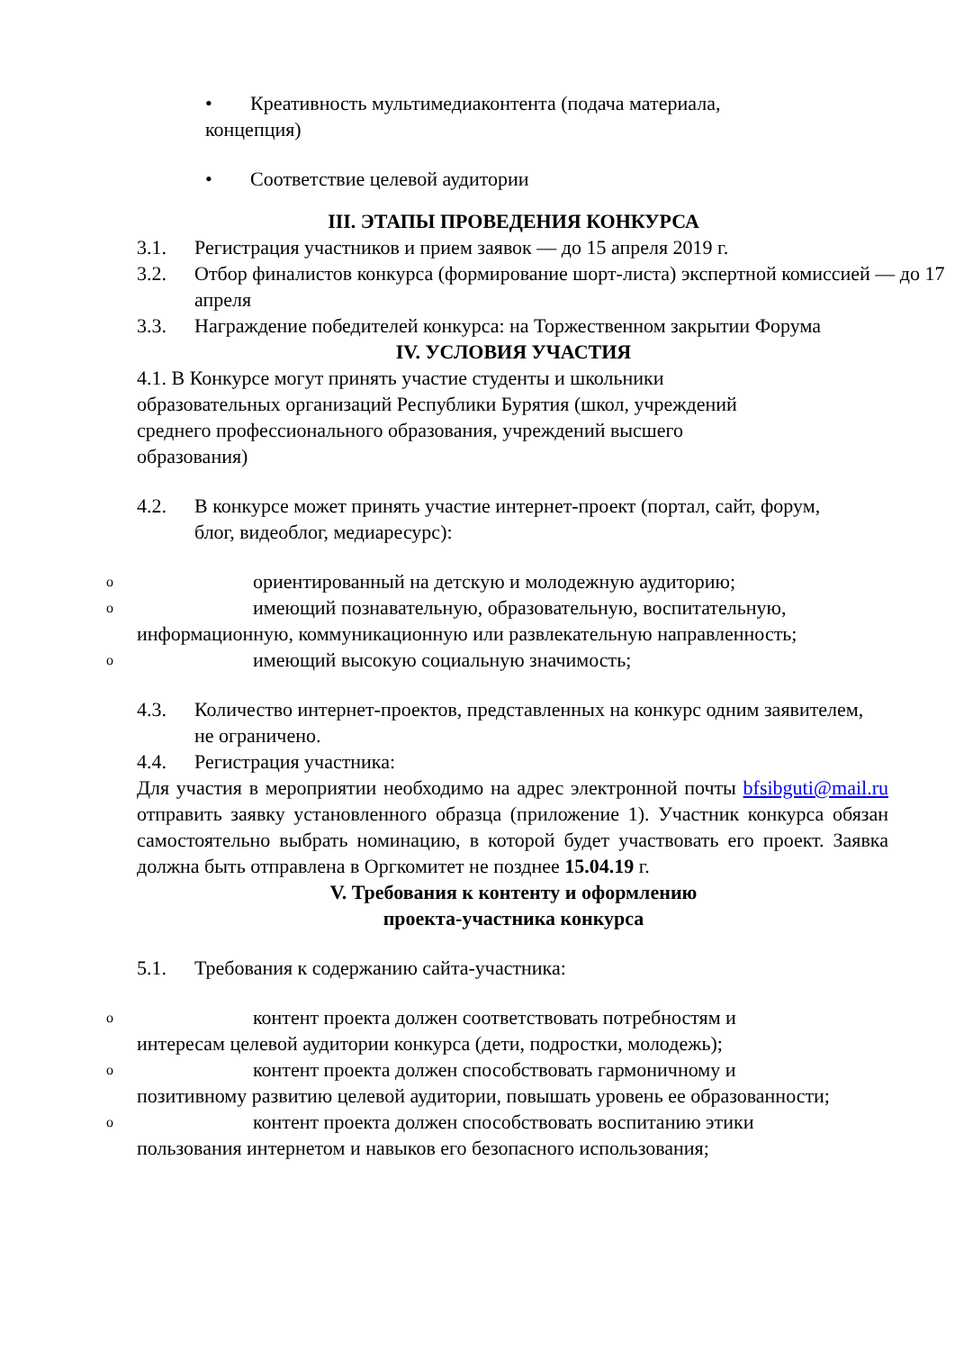• Креативность мультимедиаконтента (подача материала,
концепция)
• Соответствие целевой аудитории
III. ЭТАПЫ ПРОВЕДЕНИЯ КОНКУРСА
3.1. Регистрация участников и прием заявок — до 15 апреля 2019 г.
3.2. Отбор финалистов конкурса (формирование шорт-листа) экспертной комиссией — до 17 апреля
3.3. Награждение победителей конкурса: на Торжественном закрытии Форума
IV. УСЛОВИЯ УЧАСТИЯ
4.1. В Конкурсе могут принять участие студенты и школьники образовательных организаций Республики Бурятия (школ, учреждений среднего профессионального образования, учреждений высшего образования)
4.2. В конкурсе может принять участие интернет-проект (портал, сайт, форум, блог, видеоблог, медиаресурс):
oориентированный на детскую и молодежную аудиторию;
oимеющий познавательную, образовательную, воспитательную,
информационную, коммуникационную или развлекательную направленность;
oимеющий высокую социальную значимость;
4.3. Количество интернет-проектов, представленных на конкурс одним заявителем, не ограничено.
4.4. Регистрация участника:
Для участия в мероприятии необходимо на адрес электронной почты bfsibguti@mail.ru отправить заявку установленного образца (приложение 1). Участник конкурса обязан самостоятельно выбрать номинацию, в которой будет участвовать его проект. Заявка должна быть отправлена в Оргкомитет не позднее 15.04.19 г.
V. Требования к контенту и оформлению
проекта-участника конкурса
5.1. Требования к содержанию сайта-участника:
oконтент проекта должен соответствовать потребностям и
интересам целевой аудитории конкурса (дети, подростки, молодежь);
oконтент проекта должен способствовать гармоничному и
позитивному развитию целевой аудитории, повышать уровень ее образованности;
oконтент проекта должен способствовать воспитанию этики
пользования интернетом и навыков его безопасного использования;